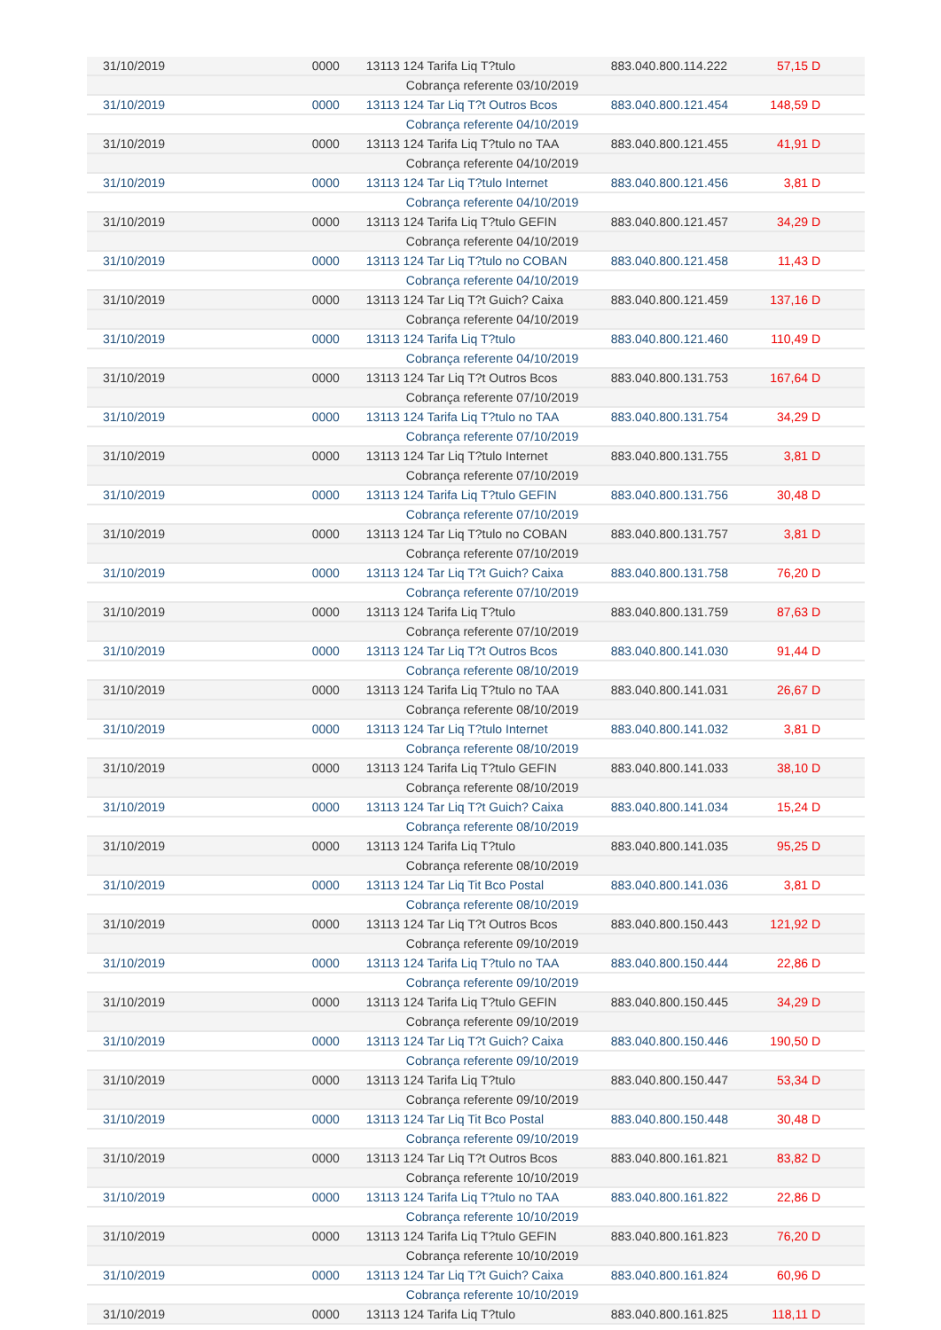| 31/10/2019 | 0000 | 13113 124 Tarifa Liq T?tulo | 883.040.800.114.222 | 57,15 D |
| | | Cobrança referente 03/10/2019 | | |
| 31/10/2019 | 0000 | 13113 124 Tar Liq T?t Outros Bcos | 883.040.800.121.454 | 148,59 D |
| | | Cobrança referente 04/10/2019 | | |
| 31/10/2019 | 0000 | 13113 124 Tarifa Liq T?tulo no TAA | 883.040.800.121.455 | 41,91 D |
| | | Cobrança referente 04/10/2019 | | |
| 31/10/2019 | 0000 | 13113 124 Tar Liq T?tulo Internet | 883.040.800.121.456 | 3,81 D |
| | | Cobrança referente 04/10/2019 | | |
| 31/10/2019 | 0000 | 13113 124 Tarifa Liq T?tulo GEFIN | 883.040.800.121.457 | 34,29 D |
| | | Cobrança referente 04/10/2019 | | |
| 31/10/2019 | 0000 | 13113 124 Tar Liq T?tulo no COBAN | 883.040.800.121.458 | 11,43 D |
| | | Cobrança referente 04/10/2019 | | |
| 31/10/2019 | 0000 | 13113 124 Tar Liq T?t Guich? Caixa | 883.040.800.121.459 | 137,16 D |
| | | Cobrança referente 04/10/2019 | | |
| 31/10/2019 | 0000 | 13113 124 Tarifa Liq T?tulo | 883.040.800.121.460 | 110,49 D |
| | | Cobrança referente 04/10/2019 | | |
| 31/10/2019 | 0000 | 13113 124 Tar Liq T?t Outros Bcos | 883.040.800.131.753 | 167,64 D |
| | | Cobrança referente 07/10/2019 | | |
| 31/10/2019 | 0000 | 13113 124 Tarifa Liq T?tulo no TAA | 883.040.800.131.754 | 34,29 D |
| | | Cobrança referente 07/10/2019 | | |
| 31/10/2019 | 0000 | 13113 124 Tar Liq T?tulo Internet | 883.040.800.131.755 | 3,81 D |
| | | Cobrança referente 07/10/2019 | | |
| 31/10/2019 | 0000 | 13113 124 Tarifa Liq T?tulo GEFIN | 883.040.800.131.756 | 30,48 D |
| | | Cobrança referente 07/10/2019 | | |
| 31/10/2019 | 0000 | 13113 124 Tar Liq T?tulo no COBAN | 883.040.800.131.757 | 3,81 D |
| | | Cobrança referente 07/10/2019 | | |
| 31/10/2019 | 0000 | 13113 124 Tar Liq T?t Guich? Caixa | 883.040.800.131.758 | 76,20 D |
| | | Cobrança referente 07/10/2019 | | |
| 31/10/2019 | 0000 | 13113 124 Tarifa Liq T?tulo | 883.040.800.131.759 | 87,63 D |
| | | Cobrança referente 07/10/2019 | | |
| 31/10/2019 | 0000 | 13113 124 Tar Liq T?t Outros Bcos | 883.040.800.141.030 | 91,44 D |
| | | Cobrança referente 08/10/2019 | | |
| 31/10/2019 | 0000 | 13113 124 Tarifa Liq T?tulo no TAA | 883.040.800.141.031 | 26,67 D |
| | | Cobrança referente 08/10/2019 | | |
| 31/10/2019 | 0000 | 13113 124 Tar Liq T?tulo Internet | 883.040.800.141.032 | 3,81 D |
| | | Cobrança referente 08/10/2019 | | |
| 31/10/2019 | 0000 | 13113 124 Tarifa Liq T?tulo GEFIN | 883.040.800.141.033 | 38,10 D |
| | | Cobrança referente 08/10/2019 | | |
| 31/10/2019 | 0000 | 13113 124 Tar Liq T?t Guich? Caixa | 883.040.800.141.034 | 15,24 D |
| | | Cobrança referente 08/10/2019 | | |
| 31/10/2019 | 0000 | 13113 124 Tarifa Liq T?tulo | 883.040.800.141.035 | 95,25 D |
| | | Cobrança referente 08/10/2019 | | |
| 31/10/2019 | 0000 | 13113 124 Tar Liq Tit Bco Postal | 883.040.800.141.036 | 3,81 D |
| | | Cobrança referente 08/10/2019 | | |
| 31/10/2019 | 0000 | 13113 124 Tar Liq T?t Outros Bcos | 883.040.800.150.443 | 121,92 D |
| | | Cobrança referente 09/10/2019 | | |
| 31/10/2019 | 0000 | 13113 124 Tarifa Liq T?tulo no TAA | 883.040.800.150.444 | 22,86 D |
| | | Cobrança referente 09/10/2019 | | |
| 31/10/2019 | 0000 | 13113 124 Tarifa Liq T?tulo GEFIN | 883.040.800.150.445 | 34,29 D |
| | | Cobrança referente 09/10/2019 | | |
| 31/10/2019 | 0000 | 13113 124 Tar Liq T?t Guich? Caixa | 883.040.800.150.446 | 190,50 D |
| | | Cobrança referente 09/10/2019 | | |
| 31/10/2019 | 0000 | 13113 124 Tarifa Liq T?tulo | 883.040.800.150.447 | 53,34 D |
| | | Cobrança referente 09/10/2019 | | |
| 31/10/2019 | 0000 | 13113 124 Tar Liq Tit Bco Postal | 883.040.800.150.448 | 30,48 D |
| | | Cobrança referente 09/10/2019 | | |
| 31/10/2019 | 0000 | 13113 124 Tar Liq T?t Outros Bcos | 883.040.800.161.821 | 83,82 D |
| | | Cobrança referente 10/10/2019 | | |
| 31/10/2019 | 0000 | 13113 124 Tarifa Liq T?tulo no TAA | 883.040.800.161.822 | 22,86 D |
| | | Cobrança referente 10/10/2019 | | |
| 31/10/2019 | 0000 | 13113 124 Tarifa Liq T?tulo GEFIN | 883.040.800.161.823 | 76,20 D |
| | | Cobrança referente 10/10/2019 | | |
| 31/10/2019 | 0000 | 13113 124 Tar Liq T?t Guich? Caixa | 883.040.800.161.824 | 60,96 D |
| | | Cobrança referente 10/10/2019 | | |
| 31/10/2019 | 0000 | 13113 124 Tarifa Liq T?tulo | 883.040.800.161.825 | 118,11 D |